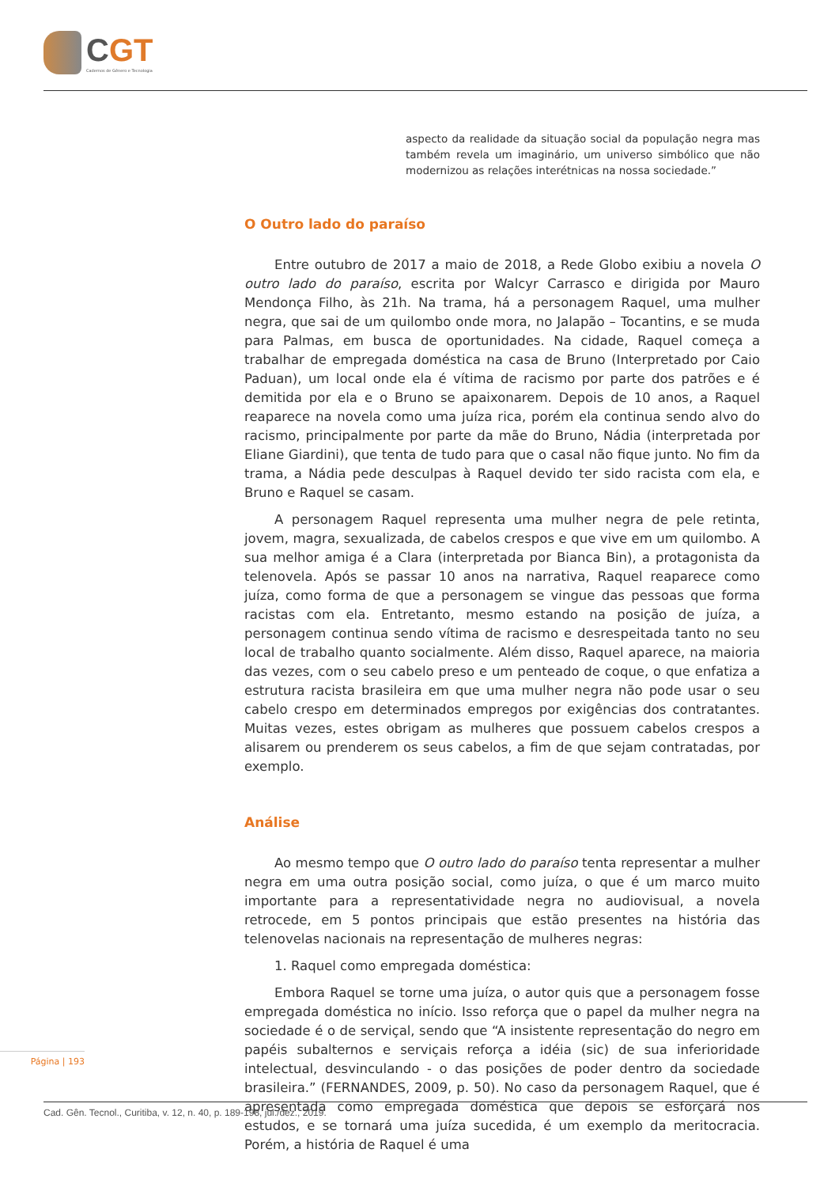CGT
Cadernos de Gênero e Tecnologia
aspecto da realidade da situação social da população negra mas também revela um imaginário, um universo simbólico que não modernizou as relações interétnicas na nossa sociedade.”
O Outro lado do paraíso
Entre outubro de 2017 a maio de 2018, a Rede Globo exibiu a novela O outro lado do paraíso, escrita por Walcyr Carrasco e dirigida por Mauro Mendonça Filho, às 21h. Na trama, há a personagem Raquel, uma mulher negra, que sai de um quilombo onde mora, no Jalapão – Tocantins, e se muda para Palmas, em busca de oportunidades. Na cidade, Raquel começa a trabalhar de empregada doméstica na casa de Bruno (Interpretado por Caio Paduan), um local onde ela é vítima de racismo por parte dos patrões e é demitida por ela e o Bruno se apaixonarem. Depois de 10 anos, a Raquel reaparece na novela como uma juíza rica, porém ela continua sendo alvo do racismo, principalmente por parte da mãe do Bruno, Nádia (interpretada por Eliane Giardini), que tenta de tudo para que o casal não fique junto. No fim da trama, a Nádia pede desculpas à Raquel devido ter sido racista com ela, e Bruno e Raquel se casam.
A personagem Raquel representa uma mulher negra de pele retinta, jovem, magra, sexualizada, de cabelos crespos e que vive em um quilombo. A sua melhor amiga é a Clara (interpretada por Bianca Bin), a protagonista da telenovela. Após se passar 10 anos na narrativa, Raquel reaparece como juíza, como forma de que a personagem se vingue das pessoas que forma racistas com ela. Entretanto, mesmo estando na posição de juíza, a personagem continua sendo vítima de racismo e desrespeitada tanto no seu local de trabalho quanto socialmente. Além disso, Raquel aparece, na maioria das vezes, com o seu cabelo preso e um penteado de coque, o que enfatiza a estrutura racista brasileira em que uma mulher negra não pode usar o seu cabelo crespo em determinados empregos por exigências dos contratantes. Muitas vezes, estes obrigam as mulheres que possuem cabelos crespos a alisarem ou prenderem os seus cabelos, a fim de que sejam contratadas, por exemplo.
Análise
Ao mesmo tempo que O outro lado do paraíso tenta representar a mulher negra em uma outra posição social, como juíza, o que é um marco muito importante para a representatividade negra no audiovisual, a novela retrocede, em 5 pontos principais que estão presentes na história das telenovelas nacionais na representação de mulheres negras:
1. Raquel como empregada doméstica:
Embora Raquel se torne uma juíza, o autor quis que a personagem fosse empregada doméstica no início. Isso reforça que o papel da mulher negra na sociedade é o de serviçal, sendo que “A insistente representação do negro em papéis subalternos e serviçais reforça a idéia (sic) de sua inferioridade intelectual, desvinculando - o das posições de poder dentro da sociedade brasileira.” (FERNANDES, 2009, p. 50). No caso da personagem Raquel, que é apresentada como empregada doméstica que depois se esforçará nos estudos, e se tornará uma juíza sucedida, é um exemplo da meritocracia. Porém, a história de Raquel é uma
Página | 193
Cad. Gên. Tecnol., Curitiba, v. 12, n. 40, p. 189-198, jul./dez., 2019.